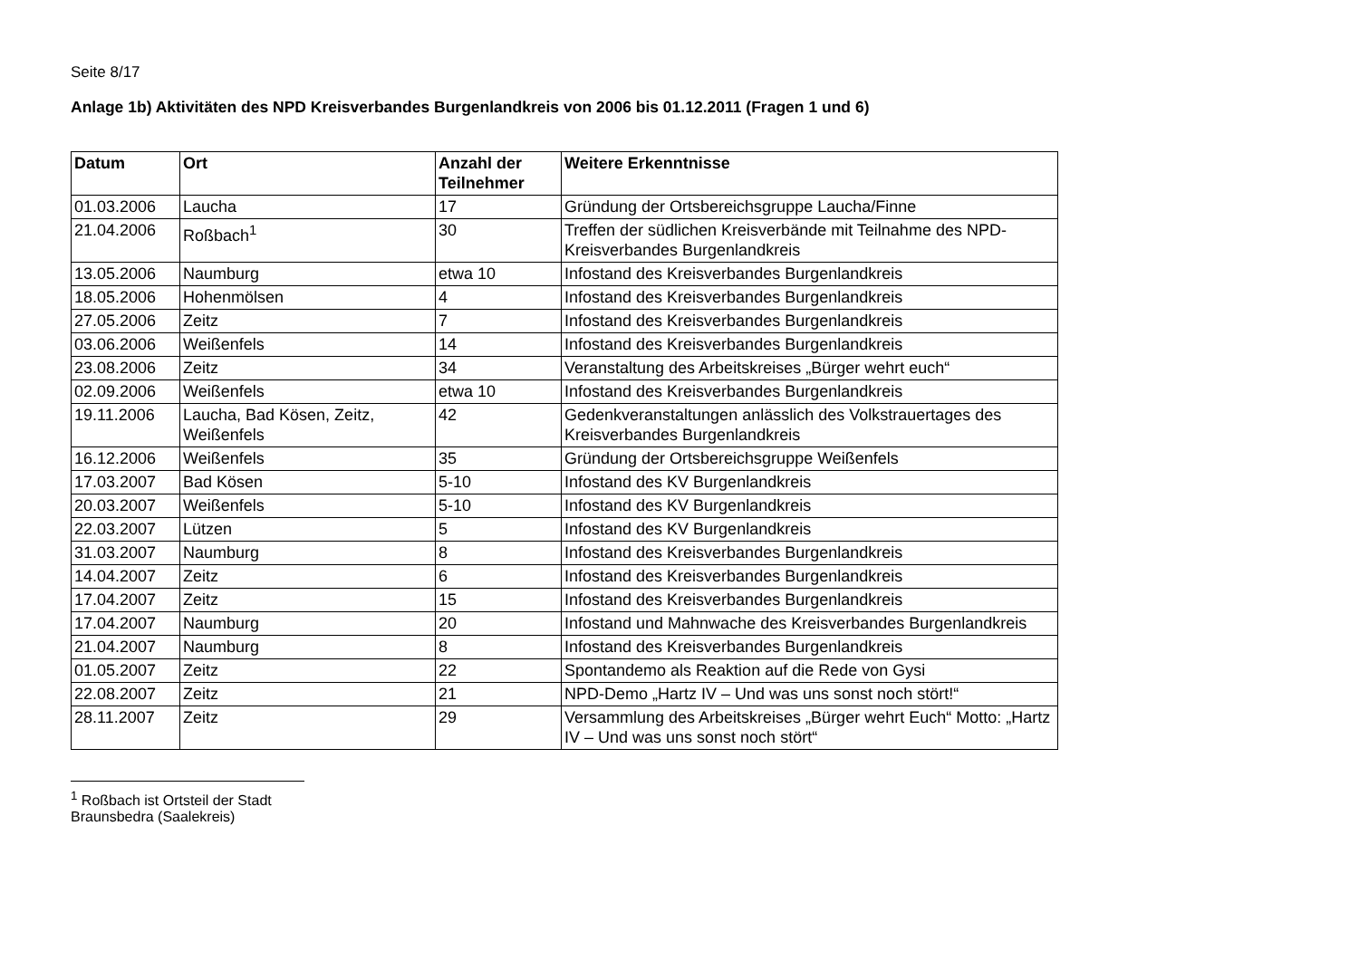Seite 8/17
Anlage 1b) Aktivitäten des NPD Kreisverbandes Burgenlandkreis von 2006 bis 01.12.2011 (Fragen 1 und 6)
| Datum | Ort | Anzahl der Teilnehmer | Weitere Erkenntnisse |
| --- | --- | --- | --- |
| 01.03.2006 | Laucha | 17 | Gründung der Ortsbereichsgruppe Laucha/Finne |
| 21.04.2006 | Roßbach<sup>1</sup> | 30 | Treffen der südlichen Kreisverbände mit Teilnahme des NPD-Kreisverbandes Burgenlandkreis |
| 13.05.2006 | Naumburg | etwa 10 | Infostand des Kreisverbandes Burgenlandkreis |
| 18.05.2006 | Hohenmölsen | 4 | Infostand des Kreisverbandes Burgenlandkreis |
| 27.05.2006 | Zeitz | 7 | Infostand des Kreisverbandes Burgenlandkreis |
| 03.06.2006 | Weißenfels | 14 | Infostand des Kreisverbandes Burgenlandkreis |
| 23.08.2006 | Zeitz | 34 | Veranstaltung des Arbeitskreises „Bürger wehrt euch“ |
| 02.09.2006 | Weißenfels | etwa 10 | Infostand des Kreisverbandes Burgenlandkreis |
| 19.11.2006 | Laucha, Bad Kösen, Zeitz, Weißenfels | 42 | Gedenkveranstaltungen anlässlich des Volkstrauertages des Kreisverbandes Burgenlandkreis |
| 16.12.2006 | Weißenfels | 35 | Gründung der Ortsbereichsgruppe Weißenfels |
| 17.03.2007 | Bad Kösen | 5-10 | Infostand des KV Burgenlandkreis |
| 20.03.2007 | Weißenfels | 5-10 | Infostand des KV Burgenlandkreis |
| 22.03.2007 | Lützen | 5 | Infostand des KV Burgenlandkreis |
| 31.03.2007 | Naumburg | 8 | Infostand des Kreisverbandes Burgenlandkreis |
| 14.04.2007 | Zeitz | 6 | Infostand des Kreisverbandes Burgenlandkreis |
| 17.04.2007 | Zeitz | 15 | Infostand des Kreisverbandes Burgenlandkreis |
| 17.04.2007 | Naumburg | 20 | Infostand und Mahnwache des Kreisverbandes Burgenlandkreis |
| 21.04.2007 | Naumburg | 8 | Infostand des Kreisverbandes Burgenlandkreis |
| 01.05.2007 | Zeitz | 22 | Spontandemo als Reaktion auf die Rede von Gysi |
| 22.08.2007 | Zeitz | 21 | NPD-Demo „Hartz IV – Und was uns sonst noch stört!“ |
| 28.11.2007 | Zeitz | 29 | Versammlung des Arbeitskreises „Bürger wehrt Euch“ Motto: „Hartz IV – Und was uns sonst noch stört“ |
<sup>1</sup> Roßbach ist Ortsteil der Stadt Braunsbedra (Saalekreis)